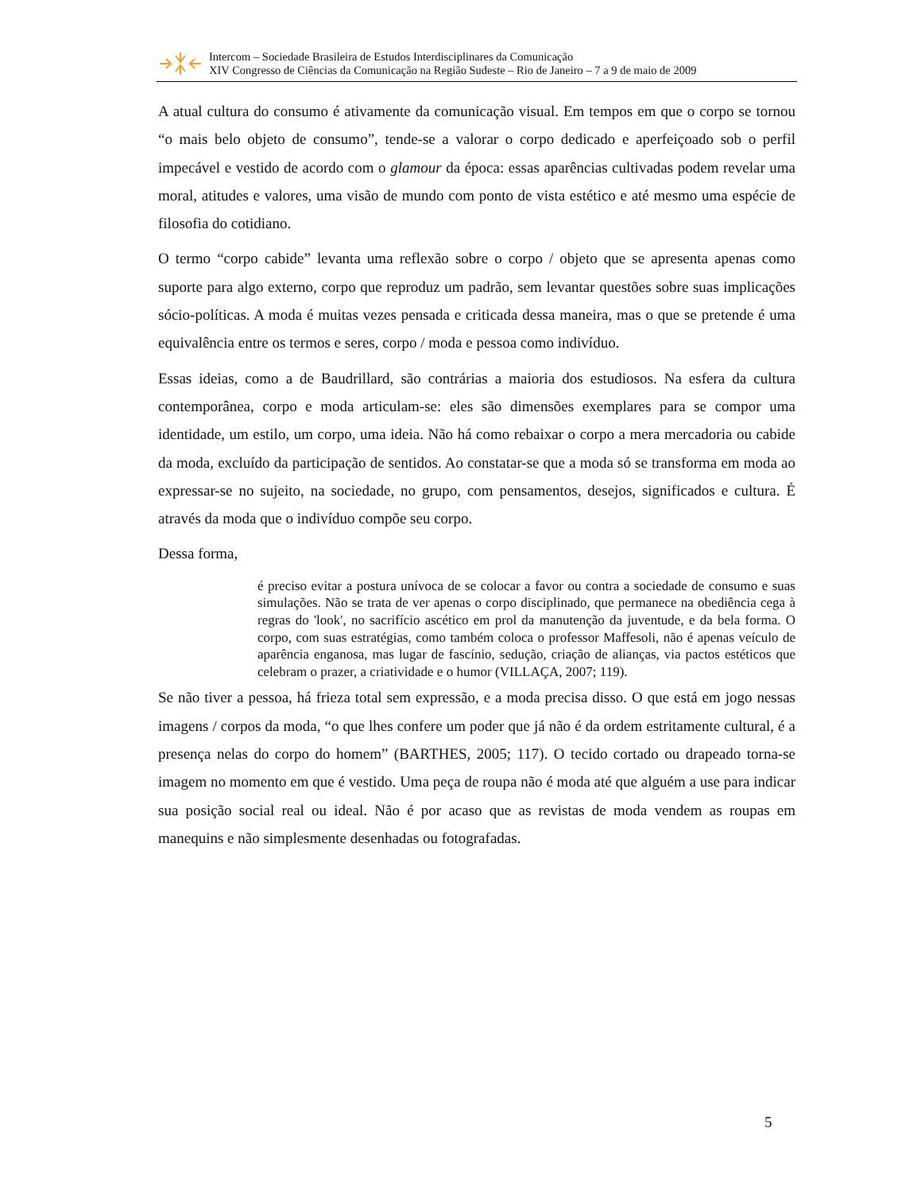Intercom – Sociedade Brasileira de Estudos Interdisciplinares da Comunicação
XIV Congresso de Ciências da Comunicação na Região Sudeste – Rio de Janeiro – 7 a 9 de maio de 2009
A atual cultura do consumo é ativamente da comunicação visual. Em tempos em que o corpo se tornou “o mais belo objeto de consumo”, tende-se a valorar o corpo dedicado e aperfeiçoado sob o perfil impecável e vestido de acordo com o glamour da época: essas aparências cultivadas podem revelar uma moral, atitudes e valores, uma visão de mundo com ponto de vista estético e até mesmo uma espécie de filosofia do cotidiano.
O termo “corpo cabide” levanta uma reflexão sobre o corpo / objeto que se apresenta apenas como suporte para algo externo, corpo que reproduz um padrão, sem levantar questões sobre suas implicações sócio-políticas. A moda é muitas vezes pensada e criticada dessa maneira, mas o que se pretende é uma equivalência entre os termos e seres, corpo / moda e pessoa como indivíduo.
Essas ideias, como a de Baudrillard, são contrárias a maioria dos estudiosos. Na esfera da cultura contemporânea, corpo e moda articulam-se: eles são dimensões exemplares para se compor uma identidade, um estilo, um corpo, uma ideia. Não há como rebaixar o corpo a mera mercadoria ou cabide da moda, excluído da participação de sentidos. Ao constatar-se que a moda só se transforma em moda ao expressar-se no sujeito, na sociedade, no grupo, com pensamentos, desejos, significados e cultura. É através da moda que o indivíduo compõe seu corpo.
Dessa forma,
é preciso evitar a postura unívoca de se colocar a favor ou contra a sociedade de consumo e suas simulações. Não se trata de ver apenas o corpo disciplinado, que permanece na obediência cega à regras do 'look', no sacrifício ascético em prol da manutenção da juventude, e da bela forma. O corpo, com suas estratégias, como também coloca o professor Maffesoli, não é apenas veículo de aparência enganosa, mas lugar de fascínio, sedução, criação de alianças, via pactos estéticos que celebram o prazer, a criatividade e o humor (VILLAÇA, 2007; 119).
Se não tiver a pessoa, há frieza total sem expressão, e a moda precisa disso. O que está em jogo nessas imagens / corpos da moda, “o que lhes confere um poder que já não é da ordem estritamente cultural, é a presença nelas do corpo do homem” (BARTHES, 2005; 117). O tecido cortado ou drapeado torna-se imagem no momento em que é vestido. Uma peça de roupa não é moda até que alguém a use para indicar sua posição social real ou ideal. Não é por acaso que as revistas de moda vendem as roupas em manequins e não simplesmente desenhadas ou fotografadas.
5